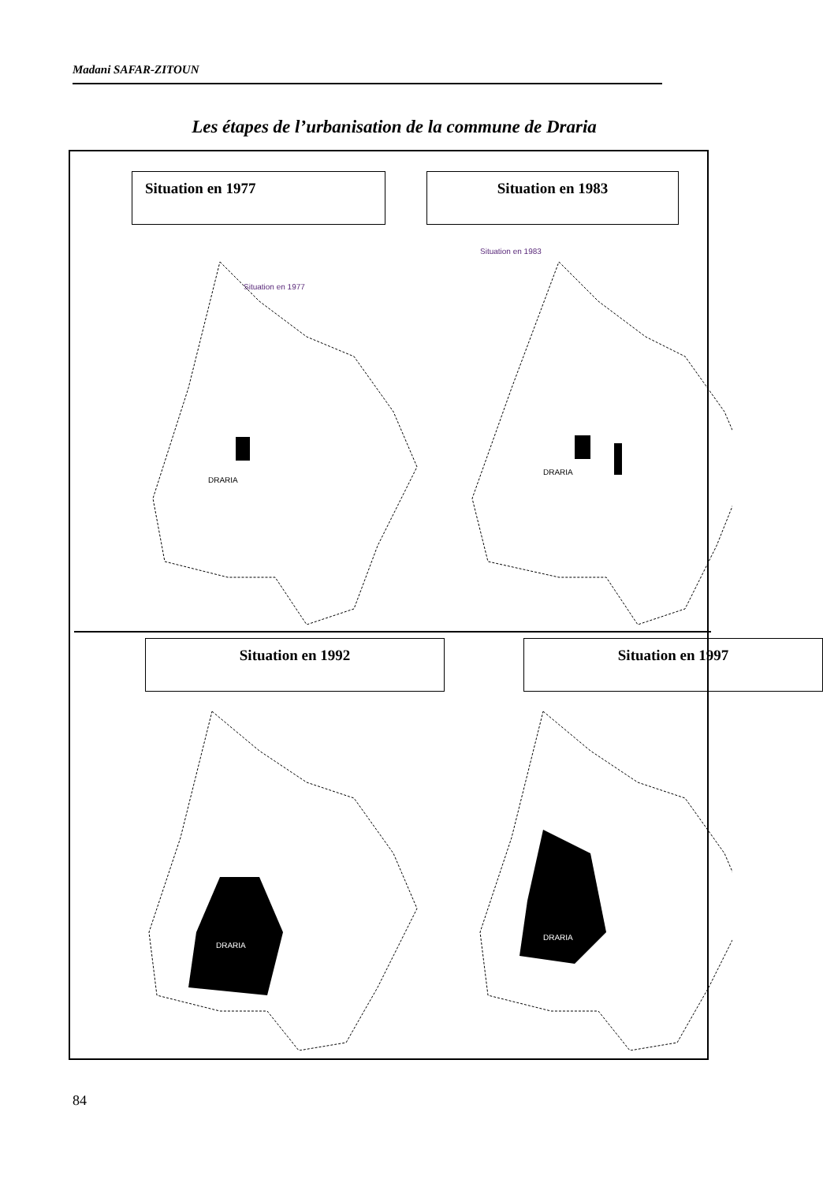Madani SAFAR-ZITOUN
Les étapes de l’urbanisation de la commune de Draria
Situation en 1977 Situation en 1983
Situation en 1977
DRARIA
Situation en 1983
DRARIA
Situation en 1992 Situation en 1997
DRARIA
DRARIA
84